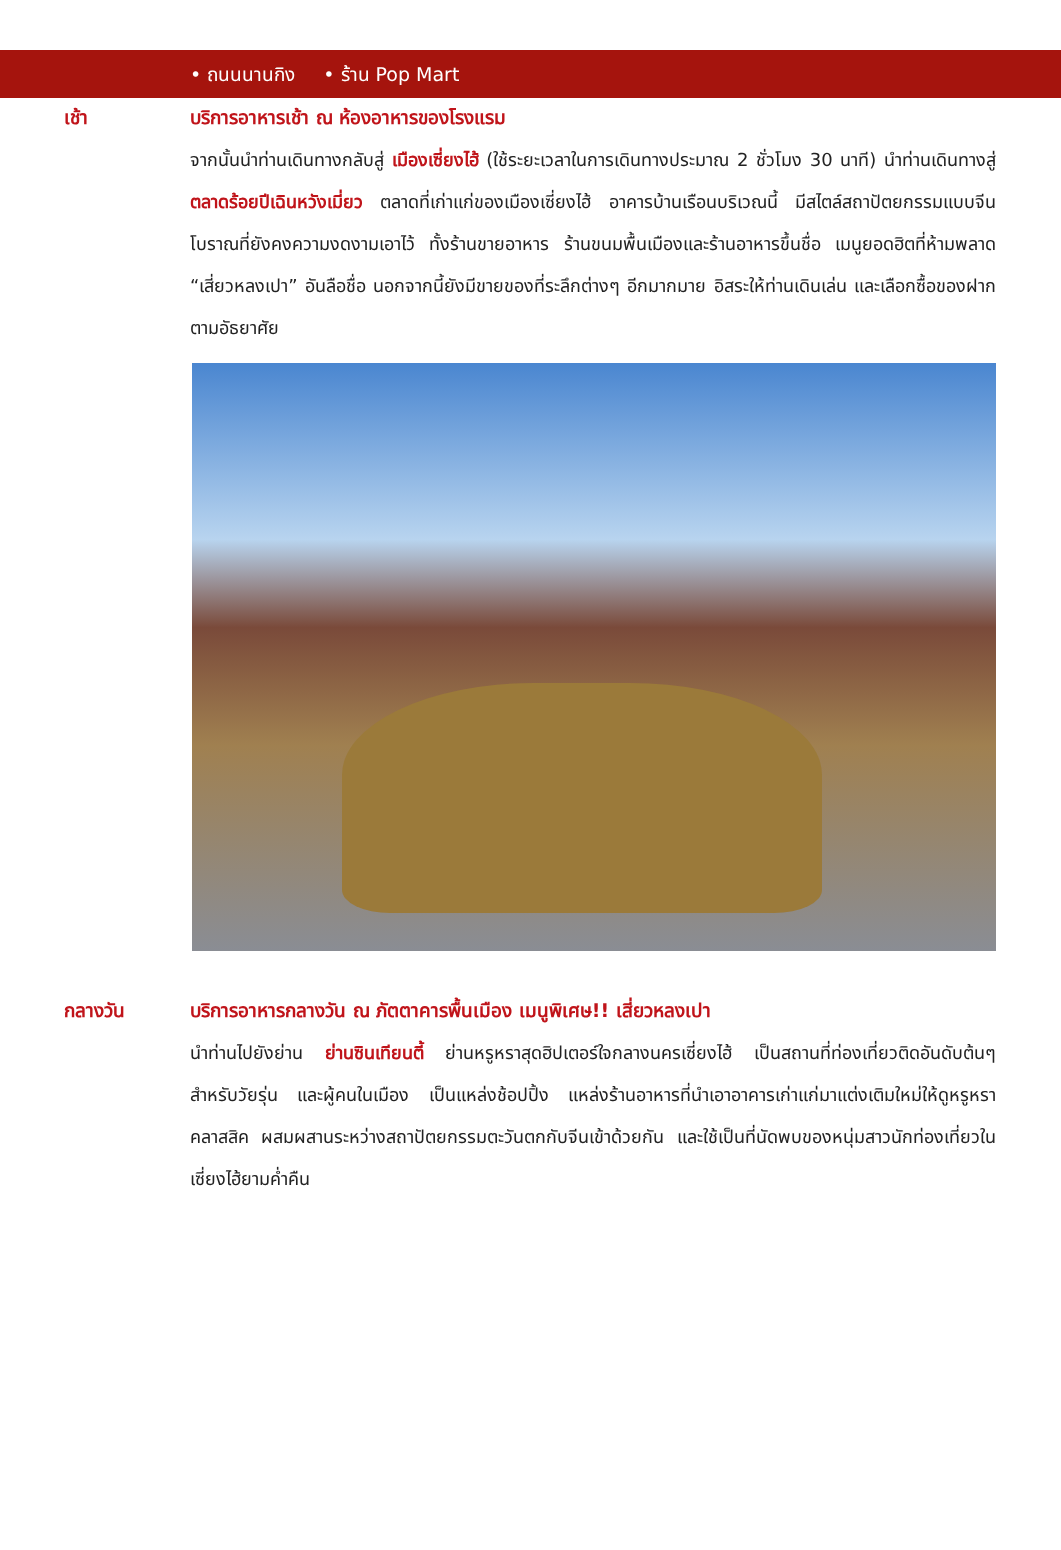• ถนนนานกิง • ร้าน Pop Mart
เช้า บริการอาหารเช้า ณ ห้องอาหารของโรงแรม
จากนั้นนำท่านเดินทางกลับสู่ เมืองเซี่ยงไฮ้ (ใช้ระยะเวลาในการเดินทางประมาณ 2 ชั่วโมง 30 นาที) นำท่านเดินทางสู่ ตลาดร้อยปีเฉินหวังเมี่ยว ตลาดที่เก่าแก่ของเมืองเซี่ยงไฮ้ อาคารบ้านเรือนบริเวณนี้ มีสไตล์สถาปัตยกรรมแบบจีนโบราณที่ยังคงความงดงามเอาไว้ ทั้งร้านขายอาหาร ร้านขนมพื้นเมืองและร้านอาหารขึ้นชื่อ เมนูยอดฮิตที่ห้ามพลาด “เสี่ยวหลงเปา” อันลือชื่อ นอกจากนี้ยังมีขายของที่ระลึกต่างๆ อีกมากมาย อิสระให้ท่านเดินเล่น และเลือกซื้อของฝากตามอัธยาศัย
กลางวัน บริการอาหารกลางวัน ณ ภัตตาคารพื้นเมือง เมนูพิเศษ!! เสี่ยวหลงเปา
นำท่านไปยังย่าน ย่านซินเทียนตี้ ย่านหรูหราสุดฮิปเตอร์ใจกลางนครเซี่ยงไฮ้ เป็นสถานที่ท่องเที่ยวติดอันดับต้นๆ สำหรับวัยรุ่น และผู้คนในเมือง เป็นแหล่งช้อปปิ้ง แหล่งร้านอาหารที่นำเอาอาคารเก่าแก่มาแต่งเติมใหม่ให้ดูหรูหรา คลาสสิค ผสมผสานระหว่างสถาปัตยกรรมตะวันตกกับจีนเข้าด้วยกัน และใช้เป็นที่นัดพบของหนุ่มสาวนักท่องเที่ยวในเซี่ยงไฮ้ยามค่ำคืน